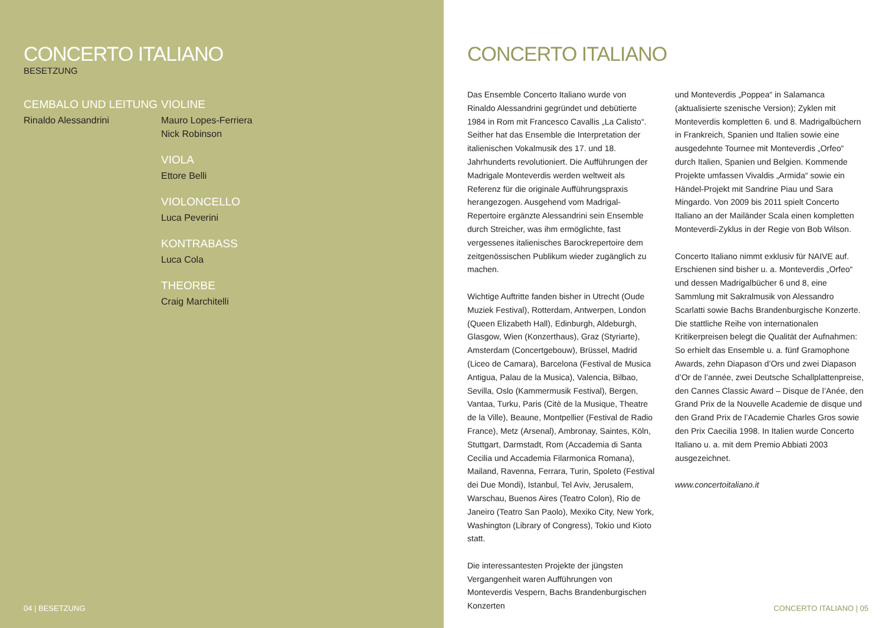CONCERTO ITALIANO
BESETZUNG
CEMBALO UND LEITUNG
Rinaldo Alessandrini
VIOLINE
Mauro Lopes-Ferriera
Nick Robinson
VIOLA
Ettore Belli
VIOLONCELLO
Luca Peverini
KONTRABASS
Luca Cola
THEORBE
Craig Marchitelli
04 | BESETZUNG
CONCERTO ITALIANO
Das Ensemble Concerto Italiano wurde von Rinaldo Alessandrini gegründet und debütierte 1984 in Rom mit Francesco Cavallis „La Calisto“. Seither hat das Ensemble die Interpretation der italienischen Vokalmusik des 17. und 18. Jahrhunderts revolutioniert. Die Aufführungen der Madrigale Monteverdis werden weltweit als Referenz für die originale Aufführungspraxis herangezogen. Ausgehend vom Madrigal-Repertoire ergänzte Alessandrini sein Ensemble durch Streicher, was ihm ermöglichte, fast vergessenes italienisches Barockrepertoire dem zeitgenössischen Publikum wieder zugänglich zu machen.
Wichtige Auftritte fanden bisher in Utrecht (Oude Muziek Festival), Rotterdam, Antwerpen, London (Queen Elizabeth Hall), Edinburgh, Aldeburgh, Glasgow, Wien (Konzerthaus), Graz (Styriarte), Amsterdam (Concertgebouw), Brüssel, Madrid (Liceo de Camara), Barcelona (Festival de Musica Antigua, Palau de la Musica), Valencia, Bilbao, Sevilla, Oslo (Kammermusik Festival), Bergen, Vantaa, Turku, Paris (Citè de la Musique, Theatre de la Ville), Beaune, Montpellier (Festival de Radio France), Metz (Arsenal), Ambronay, Saintes, Köln, Stuttgart, Darmstadt, Rom (Accademia di Santa Cecilia und Accademia Filarmonica Romana), Mailand, Ravenna, Ferrara, Turin, Spoleto (Festival dei Due Mondi), Istanbul, Tel Aviv, Jerusalem, Warschau, Buenos Aires (Teatro Colon), Rio de Janeiro (Teatro San Paolo), Mexiko City, New York, Washington (Library of Congress), Tokio und Kioto statt.
Die interessantesten Projekte der jüngsten Vergangenheit waren Aufführungen von Monteverdis Vespern, Bachs Brandenburgischen Konzerten
und Monteverdis „Poppea“ in Salamanca (aktualisierte szenische Version); Zyklen mit Monteverdis kompletten 6. und 8. Madrigalbüchern in Frankreich, Spanien und Italien sowie eine ausgedehnte Tournee mit Monteverdis „Orfeo“ durch Italien, Spanien und Belgien. Kommende Projekte umfassen Vivaldis „Armida“ sowie ein Händel-Projekt mit Sandrine Piau und Sara Mingardo. Von 2009 bis 2011 spielt Concerto Italiano an der Mailänder Scala einen kompletten Monteverdi-Zyklus in der Regie von Bob Wilson.
Concerto Italiano nimmt exklusiv für NAIVE auf. Erschienen sind bisher u. a. Monteverdis „Orfeo“ und dessen Madrigalbücher 6 und 8, eine Sammlung mit Sakralmusik von Alessandro Scarlatti sowie Bachs Brandenburgische Konzerte. Die stattliche Reihe von internationalen Kritikerpreisen belegt die Qualität der Aufnahmen: So erhielt das Ensemble u. a. fünf Gramophone Awards, zehn Diapason d’Ors und zwei Diapason d’Or de l’année, zwei Deutsche Schallplattenpreise, den Cannes Classic Award – Disque de l’Anée, den Grand Prix de la Nouvelle Academie de disque und den Grand Prix de l’Academie Charles Gros sowie den Prix Caecilia 1998. In Italien wurde Concerto Italiano u. a. mit dem Premio Abbiati 2003 ausgezeichnet.
www.concertoitaliano.it
CONCERTO ITALIANO | 05